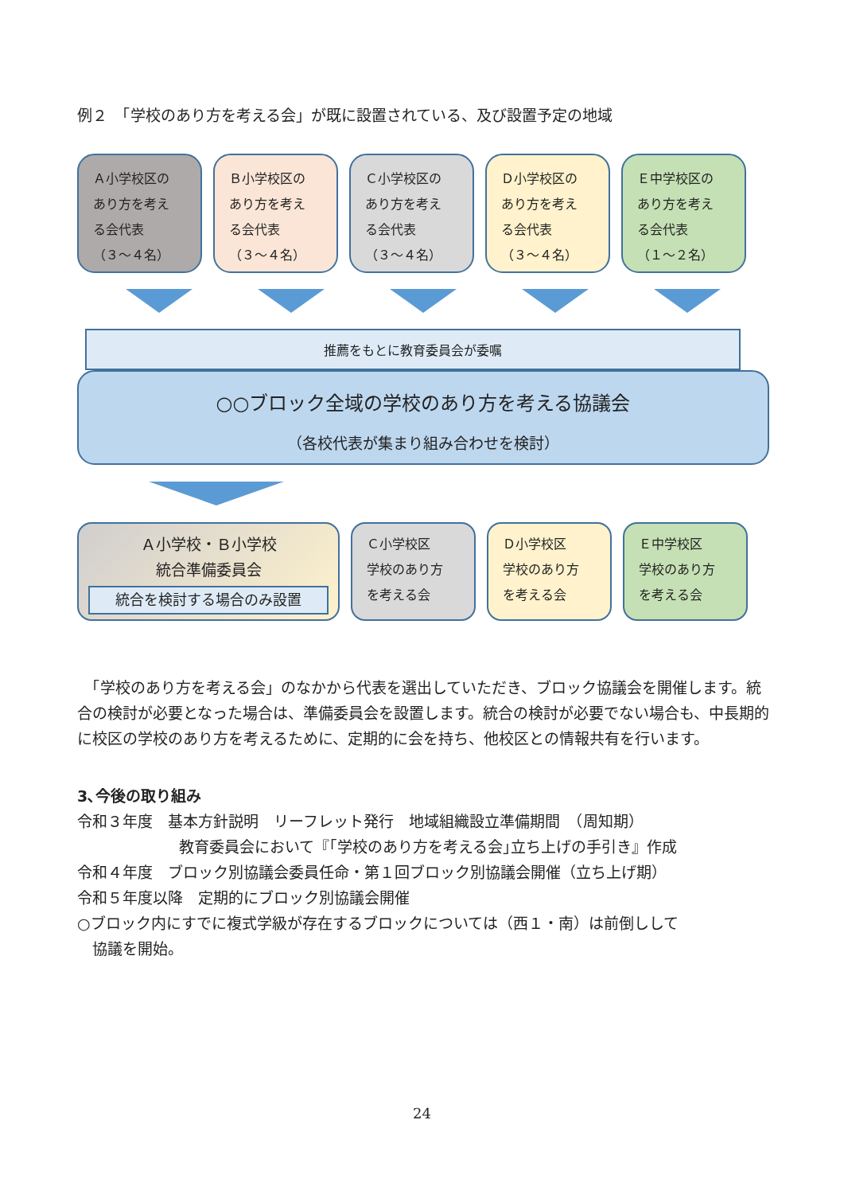例２　「学校のあり方を考える会」が既に設置されている、及び設置予定の地域
Ａ小学校区の
あり方を考え
る会代表
（３～４名）
Ｂ小学校区の
あり方を考え
る会代表
（３～４名）
Ｃ小学校区の
あり方を考え
る会代表
（３～４名）
Ｄ小学校区の
あり方を考え
る会代表
（３～４名）
Ｅ中学校区の
あり方を考え
る会代表
（１～２名）
推薦をもとに教育委員会が委嘱
○○ブロック全域の学校のあり方を考える協議会
（各校代表が集まり組み合わせを検討）
Ａ小学校・Ｂ小学校
統合準備委員会
統合を検討する場合のみ設置
Ｃ小学校区
学校のあり方
を考える会
Ｄ小学校区
学校のあり方
を考える会
Ｅ中学校区
学校のあり方
を考える会
　「学校のあり方を考える会」のなかから代表を選出していただき、ブロック協議会を開催します。統合の検討が必要となった場合は、準備委員会を設置します。統合の検討が必要でない場合も、中長期的に校区の学校のあり方を考えるために、定期的に会を持ち、他校区との情報共有を行います。
3､今後の取り組み
令和３年度　基本方針説明　リーフレット発行　地域組織設立準備期間　（周知期）
教育委員会において『｢学校のあり方を考える会｣立ち上げの手引き』作成
令和４年度　ブロック別協議会委員任命・第１回ブロック別協議会開催（立ち上げ期）
令和５年度以降　定期的にブロック別協議会開催
○ブロック内にすでに複式学級が存在するブロックについては（西１・南）は前倒しして
　協議を開始。
24